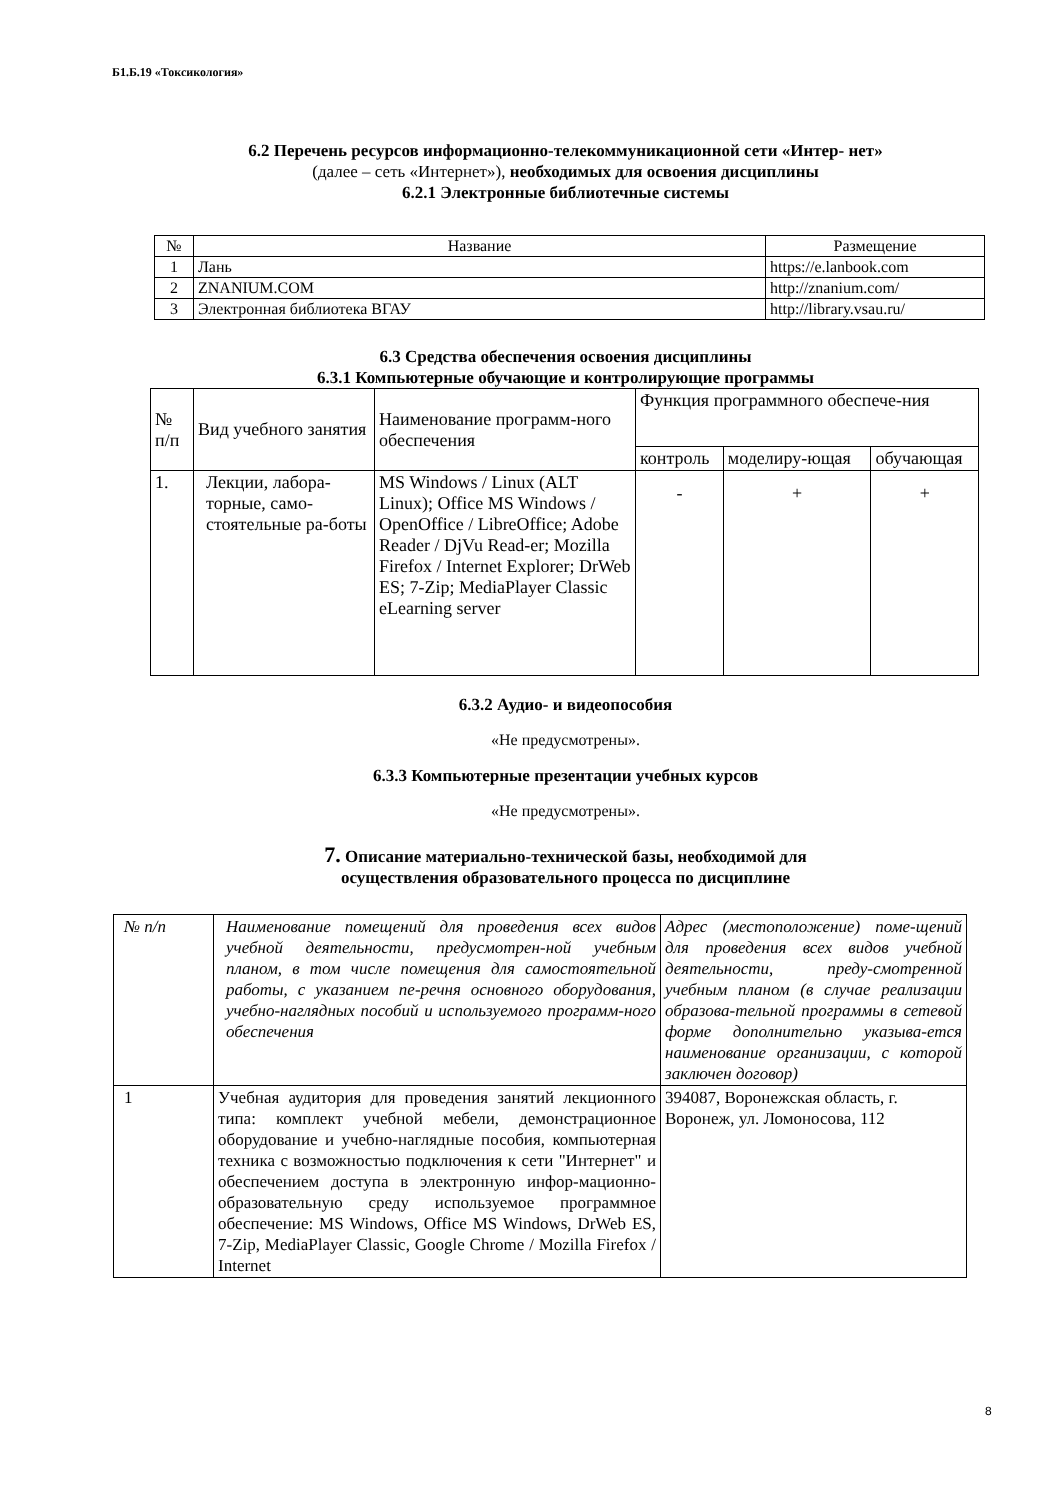Б1.Б.19 «Токсикология»
6.2 Перечень ресурсов информационно-телекоммуникационной сети «Интер- нет»
(далее – сеть «Интернет»), необходимых для освоения дисциплины
6.2.1 Электронные библиотечные системы
| № | Название | Размещение |
| --- | --- | --- |
| 1 | Лань | https://e.lanbook.com |
| 2 | ZNANIUM.COM | http://znanium.com/ |
| 3 | Электронная библиотека ВГАУ | http://library.vsau.ru/ |
6.3 Средства обеспечения освоения дисциплины
6.3.1 Компьютерные обучающие и контролирующие программы
| № п/п | Вид учебного занятия | Наименование программ-ного обеспечения | Функция программного обеспече-ния | | |
| | | | контроль | моделиру-ющая | обучающая |
| 1. | Лекции, лабора-торные, само-стоятельные ра-боты | MS Windows / Linux (ALT Linux); Office MS Windows / OpenOffice / LibreOffice; Adobe Reader / DjVu Read-er; Mozilla Firefox / Internet Explorer; DrWeb ES; 7-Zip; MediaPlayer Classic eLearning server | - | + | + |
6.3.2 Аудио- и видеопособия
«Не предусмотрены».
6.3.3 Компьютерные презентации учебных курсов
«Не предусмотрены».
7. Описание материально-технической базы, необходимой для
осуществления образовательного процесса по дисциплине
| № п/п | Наименование помещений для проведения всех видов учебной деятельности, предусмотрен-ной учебным планом, в том числе помещения для самостоятельной работы, с указанием пе-речня основного оборудования, учебно-наглядных пособий и используемого программ-ного обеспечения | Адрес (местоположение) поме-щений для проведения всех видов учебной деятельности, преду-смотренной учебным планом (в случае реализации образова-тельной программы в сетевой форме дополнительно указыва-ется наименование организации, с которой заключен договор) |
| 1 | Учебная аудитория для проведения занятий лекционного типа: комплект учебной мебели, демонстрационное оборудование и учебно-наглядные пособия, компьютерная техника с возможностью подключения к сети "Интернет" и обеспечением доступа в электронную инфор-мационно-образовательную среду используемое программное обеспечение: MS Windows, Office MS Windows, DrWeb ES, 7-Zip, MediaPlayer Classic, Google Chrome / Mozilla Firefox / Internet | 394087, Воронежская область, г. Воронеж, ул. Ломоносова, 112 |
8